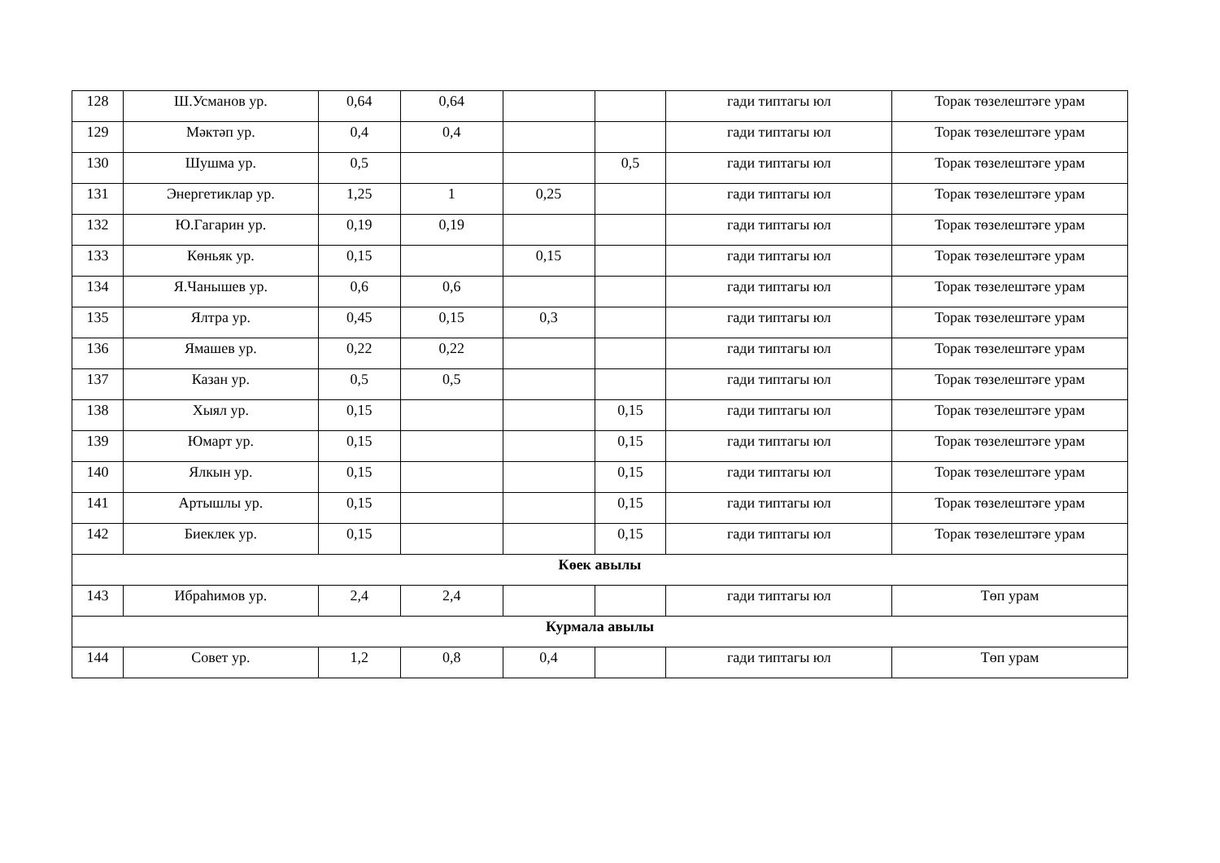| 128 | Ш.Усманов ур. | 0,64 | 0,64 | | | гади типтагы юл | Торак төзелештәге урам |
| 129 | Мәктәп ур. | 0,4 | 0,4 | | | гади типтагы юл | Торак төзелештәге урам |
| 130 | Шушма ур. | 0,5 | | | 0,5 | гади типтагы юл | Торак төзелештәге урам |
| 131 | Энергетиклар ур. | 1,25 | 1 | 0,25 | | гади типтагы юл | Торак төзелештәге урам |
| 132 | Ю.Гагарин ур. | 0,19 | 0,19 | | | гади типтагы юл | Торак төзелештәге урам |
| 133 | Көньяк ур. | 0,15 | | 0,15 | | гади типтагы юл | Торак төзелештәге урам |
| 134 | Я.Чанышев ур. | 0,6 | 0,6 | | | гади типтагы юл | Торак төзелештәге урам |
| 135 | Ялтра ур. | 0,45 | 0,15 | 0,3 | | гади типтагы юл | Торак төзелештәге урам |
| 136 | Ямашев ур. | 0,22 | 0,22 | | | гади типтагы юл | Торак төзелештәге урам |
| 137 | Казан ур. | 0,5 | 0,5 | | | гади типтагы юл | Торак төзелештәге урам |
| 138 | Хыял ур. | 0,15 | | | 0,15 | гади типтагы юл | Торак төзелештәге урам |
| 139 | Юмарт ур. | 0,15 | | | 0,15 | гади типтагы юл | Торак төзелештәге урам |
| 140 | Ялкын ур. | 0,15 | | | 0,15 | гади типтагы юл | Торак төзелештәге урам |
| 141 | Артышлы ур. | 0,15 | | | 0,15 | гади типтагы юл | Торак төзелештәге урам |
| 142 | Биеклек ур. | 0,15 | | | 0,15 | гади типтагы юл | Торак төзелештәге урам |
| Көек авылы | | | | | | | |
| 143 | Ибраһимов ур. | 2,4 | 2,4 | | | гади типтагы юл | Төп урам |
| Курмала авылы | | | | | | | |
| 144 | Совет ур. | 1,2 | 0,8 | 0,4 | | гади типтагы юл | Төп урам |